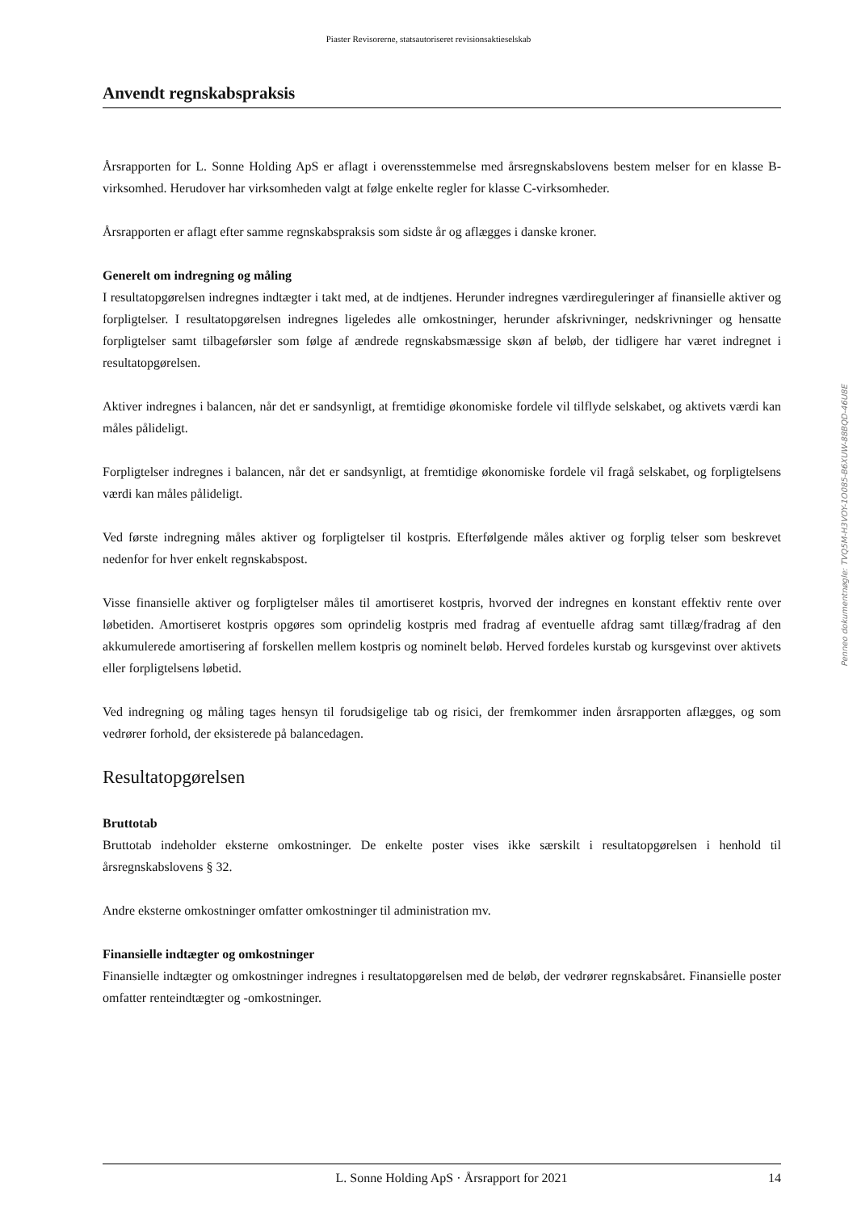Piaster Revisorerne, statsautoriseret revisionsaktieselskab
Anvendt regnskabspraksis
Årsrapporten for L. Sonne Holding ApS er aflagt i overensstemmelse med årsregnskabslovens bestem melser for en klasse B-virksomhed. Herudover har virksomheden valgt at følge enkelte regler for klasse C-virksomheder.
Årsrapporten er aflagt efter samme regnskabspraksis som sidste år og aflægges i danske kroner.
Generelt om indregning og måling
I resultatopgørelsen indregnes indtægter i takt med, at de indtjenes. Herunder indregnes værdireguleringer af finansielle aktiver og forpligtelser. I resultatopgørelsen indregnes ligeledes alle omkostninger, herunder afskrivninger, nedskrivninger og hensatte forpligtelser samt tilbageførsler som følge af ændrede regnskabsmæssige skøn af beløb, der tidligere har været indregnet i resultatopgørelsen.
Aktiver indregnes i balancen, når det er sandsynligt, at fremtidige økonomiske fordele vil tilflyde selskabet, og aktivets værdi kan måles pålideligt.
Forpligtelser indregnes i balancen, når det er sandsynligt, at fremtidige økonomiske fordele vil fragå selskabet, og forpligtelsens værdi kan måles pålideligt.
Ved første indregning måles aktiver og forpligtelser til kostpris. Efterfølgende måles aktiver og forplig telser som beskrevet nedenfor for hver enkelt regnskabspost.
Visse finansielle aktiver og forpligtelser måles til amortiseret kostpris, hvorved der indregnes en konstant effektiv rente over løbetiden. Amortiseret kostpris opgøres som oprindelig kostpris med fradrag af eventuelle afdrag samt tillæg/fradrag af den akkumulerede amortisering af forskellen mellem kostpris og nominelt beløb. Herved fordeles kurstab og kursgevinst over aktivets eller forpligtelsens løbetid.
Ved indregning og måling tages hensyn til forudsigelige tab og risici, der fremkommer inden årsrapporten aflægges, og som vedrører forhold, der eksisterede på balancedagen.
Resultatopgørelsen
Bruttotab
Bruttotab indeholder eksterne omkostninger. De enkelte poster vises ikke særskilt i resultatopgørelsen i henhold til årsregnskabslovens § 32.
Andre eksterne omkostninger omfatter omkostninger til administration mv.
Finansielle indtægter og omkostninger
Finansielle indtægter og omkostninger indregnes i resultatopgørelsen med de beløb, der vedrører regnskabsåret. Finansielle poster omfatter renteindtægter og -omkostninger.
Penneo dokumentnøgle: TVQ5M-H3VOY-1O085-B6XUW-88BQD-46U8E
L. Sonne Holding ApS · Årsrapport for 2021 14